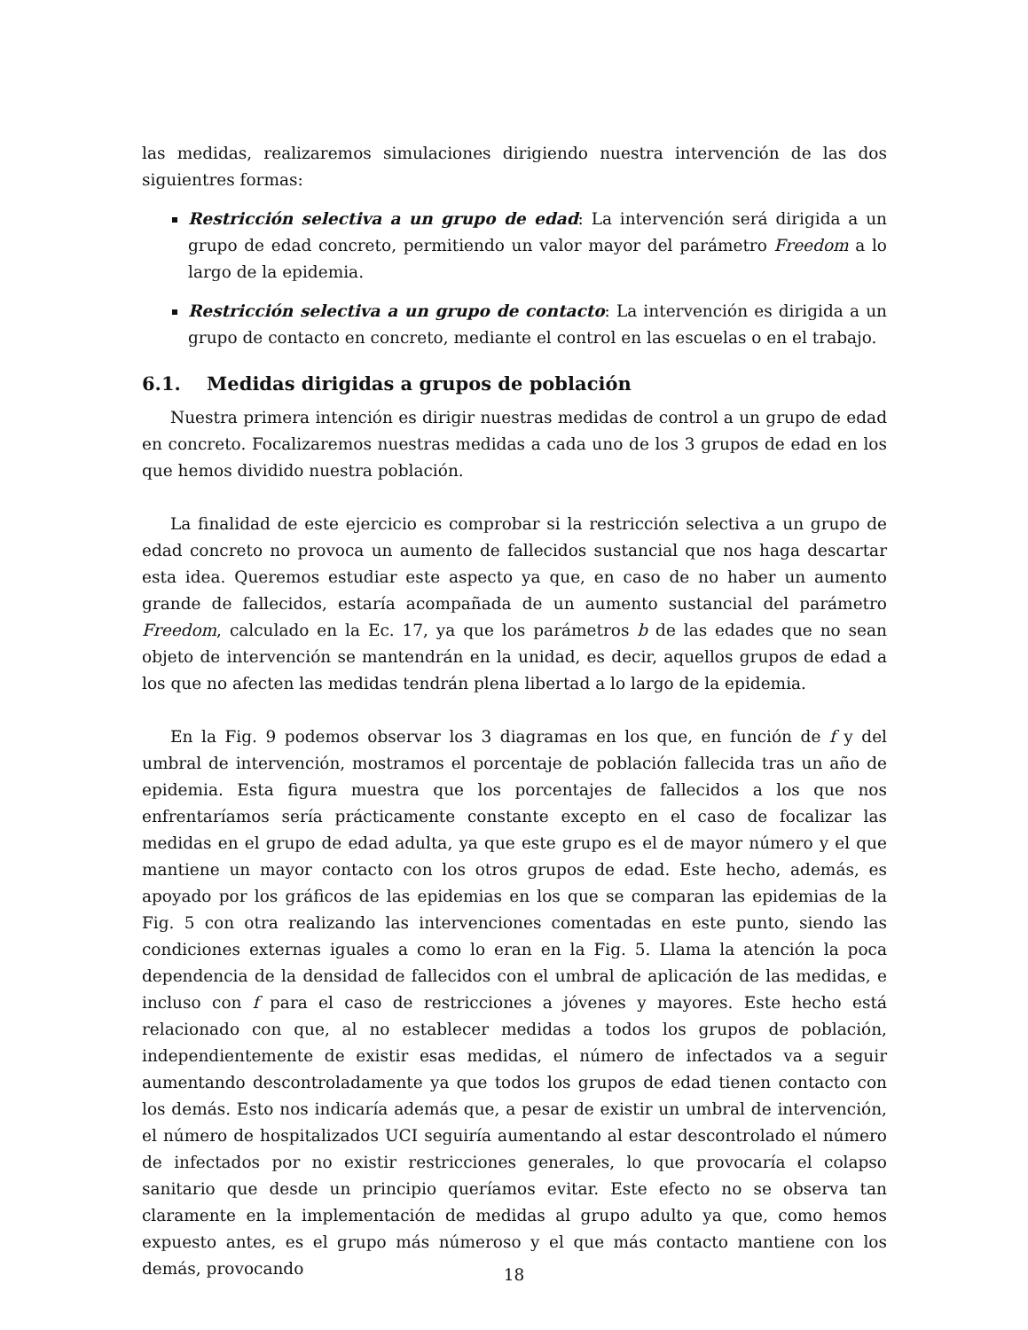las medidas, realizaremos simulaciones dirigiendo nuestra intervención de las dos siguientres formas:
Restricción selectiva a un grupo de edad: La intervención será dirigida a un grupo de edad concreto, permitiendo un valor mayor del parámetro Freedom a lo largo de la epidemia.
Restricción selectiva a un grupo de contacto: La intervención es dirigida a un grupo de contacto en concreto, mediante el control en las escuelas o en el trabajo.
6.1. Medidas dirigidas a grupos de población
Nuestra primera intención es dirigir nuestras medidas de control a un grupo de edad en concreto. Focalizaremos nuestras medidas a cada uno de los 3 grupos de edad en los que hemos dividido nuestra población.
La finalidad de este ejercicio es comprobar si la restricción selectiva a un grupo de edad concreto no provoca un aumento de fallecidos sustancial que nos haga descartar esta idea. Queremos estudiar este aspecto ya que, en caso de no haber un aumento grande de fallecidos, estaría acompañada de un aumento sustancial del parámetro Freedom, calculado en la Ec. 17, ya que los parámetros b de las edades que no sean objeto de intervención se mantendrán en la unidad, es decir, aquellos grupos de edad a los que no afecten las medidas tendrán plena libertad a lo largo de la epidemia.
En la Fig. 9 podemos observar los 3 diagramas en los que, en función de f y del umbral de intervención, mostramos el porcentaje de población fallecida tras un año de epidemia. Esta figura muestra que los porcentajes de fallecidos a los que nos enfrentaríamos sería prácticamente constante excepto en el caso de focalizar las medidas en el grupo de edad adulta, ya que este grupo es el de mayor número y el que mantiene un mayor contacto con los otros grupos de edad. Este hecho, además, es apoyado por los gráficos de las epidemias en los que se comparan las epidemias de la Fig. 5 con otra realizando las intervenciones comentadas en este punto, siendo las condiciones externas iguales a como lo eran en la Fig. 5. Llama la atención la poca dependencia de la densidad de fallecidos con el umbral de aplicación de las medidas, e incluso con f para el caso de restricciones a jóvenes y mayores. Este hecho está relacionado con que, al no establecer medidas a todos los grupos de población, independientemente de existir esas medidas, el número de infectados va a seguir aumentando descontroladamente ya que todos los grupos de edad tienen contacto con los demás. Esto nos indicaría además que, a pesar de existir un umbral de intervención, el número de hospitalizados UCI seguiría aumentando al estar descontrolado el número de infectados por no existir restricciones generales, lo que provocaría el colapso sanitario que desde un principio queríamos evitar. Este efecto no se observa tan claramente en la implementación de medidas al grupo adulto ya que, como hemos expuesto antes, es el grupo más númeroso y el que más contacto mantiene con los demás, provocando
18